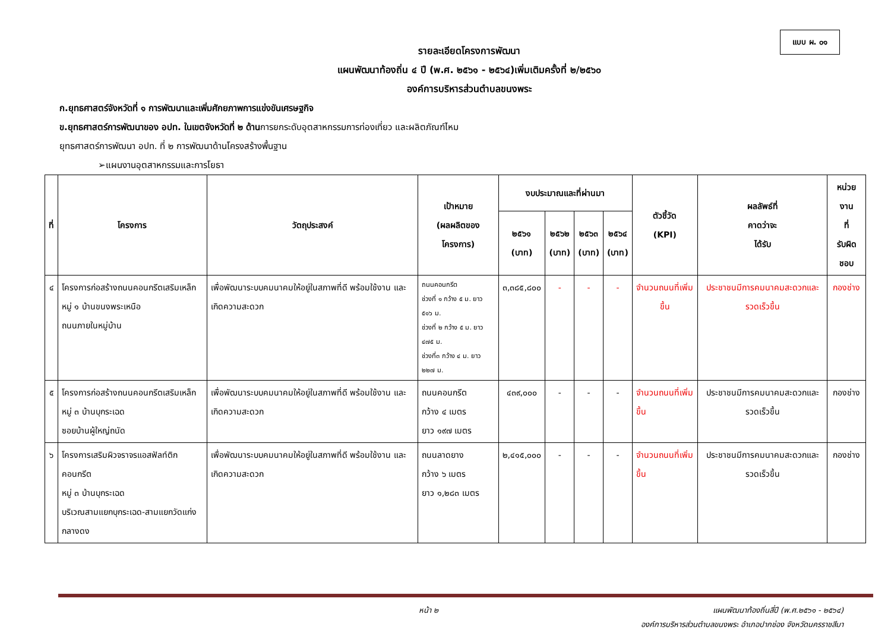แบบ ผ. ๐๑
รายละเอียดโครงการพัฒนา
แผนพัฒนาท้องถิ่น ๔ ปี (พ.ศ. ๒๕๖๑ - ๒๕๖๔)เพิ่มเติมครั้งที่ ๒/๒๕๖๐
องค์การบริหารส่วนตำบลขนงพระ
ก.ยุทธศาสตร์จังหวัดที่ ๑ การพัฒนาและเพิ่มศักยภาพการแข่งขันเศรษฐกิจ
ข.ยุทธศาสตร์การพัฒนาของ อปท. ในเขตจังหวัดที่ ๒ ด้านการยกระดับอุตสาหกรรมการท่องเที่ยว และผลิตภัณฑ์ไหม
ยุทธศาสตร์การพัฒนา อปท. ที่ ๒ การพัฒนาด้านโครงสร้างพื้นฐาน
➢แผนงานอุตสาหกรรมและการโยธา
| ที่ | โครงการ | วัตถุประสงค์ | เป้าหมาย (ผลผลิตของ โครงการ) | งบประมาณและที่ผ่านมา | | | | ตัวชี้วัด (KPI) | ผลลัพธ์ที่ คาดว่าจะ ได้รับ | หน่วยงาน ที่ รับผิดชอบ |
| --- | --- | --- | --- | --- | --- | --- | --- | --- | --- | --- |
| | | | | ๒๕๖๑ (บาท) | ๒๕๖๒ (บาท) | ๒๕๖๓ (บาท) | ๒๕๖๔ (บาท) | | | |
| ๔ | โครงการก่อสร้างถนนคอนกรีตเสริมเหล็ก หมู่ ๑ บ้านขนงพระเหนือ ถนนภายในหมู่บ้าน | เพื่อพัฒนาระบบคมนาคมให้อยู่ในสภาพที่ดี พร้อมใช้งาน และเกิดความสะดวก | ถนนคอนกรีต ช่วงที่ ๑ กว้าง ๕ ม. ยาว ๕๑๖ ม. ช่วงที่ ๒ กว้าง ๕ ม. ยาว ๔๗๕ ม. ช่วงที่๓ กว้าง ๔ ม. ยาว ๒๒๗ ม. | ๓,๓๘๕,๘๐๐ | - | - | - | จำนวนถนนที่เพิ่มขึ้น | ประชาชนมีการคมนาคมสะดวกและรวดเร็วขึ้น | กองช่าง |
| ๕ | โครงการก่อสร้างถนนคอนกรีตเสริมเหล็ก หมู่ ๓ บ้านบุกระเฉด ซอยบ้านผู้ใหญ่ถนัด | เพื่อพัฒนาระบบคมนาคมให้อยู่ในสภาพที่ดี พร้อมใช้งาน และเกิดความสะดวก | ถนนคอนกรีต กว้าง ๔ เมตร ยาว ๑๙๗ เมตร | ๔๓๙,๐๐๐ | - | - | - | จำนวนถนนที่เพิ่มขึ้น | ประชาชนมีการคมนาคมสะดวกและรวดเร็วขึ้น | กองช่าง |
| ๖ | โครงการเสริมผิวจราจรแอสฟัลท์ติกคอนกรีต หมู่ ๓ บ้านบุกระเฉด บริเวณสามแยกบุกระเฉด-สามแยกวัดแก่งกลางดง | เพื่อพัฒนาระบบคมนาคมให้อยู่ในสภาพที่ดี พร้อมใช้งาน และเกิดความสะดวก | ถนนลาดยาง กว้าง ๖ เมตร ยาว ๑,๒๘๓ เมตร | ๒,๔๑๕,๐๐๐ | - | - | - | จำนวนถนนที่เพิ่มขึ้น | ประชาชนมีการคมนาคมสะดวกและรวดเร็วขึ้น | กองช่าง |
หน้า ๒ แผนพัฒนาท้องถิ่นสี่ปี (พ.ศ.๒๕๖๑ - ๒๕๖๔)
องค์การบริหารส่วนตำบลขนงพระ อำเภอปากช่อง จังหวัดนครราชสีมา